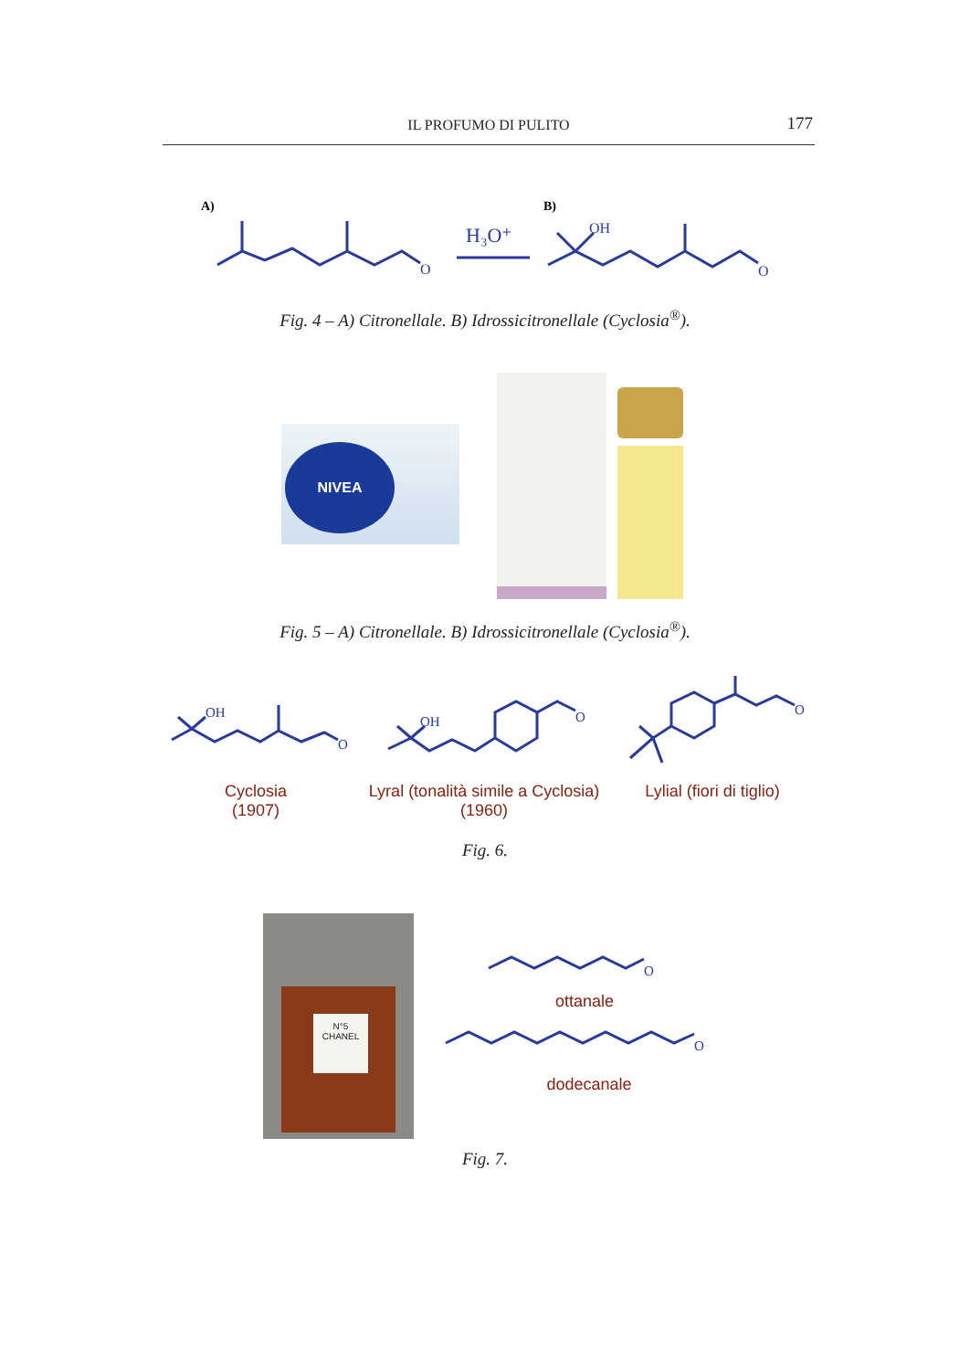IL PROFUMO DI PULITO 177
A)
O
H₃O⁺
B)
OH
O
Fig. 4 – A) Citronellale. B) Idrossicitronellale (Cyclosia<sup>®</sup>).
NIVEA
Fig. 5 – A) Citronellale. B) Idrossicitronellale (Cyclosia<sup>®</sup>).
OH
O
OH
O
O
Cyclosia
(1907)
Lyral (tonalità simile a Cyclosia)
(1960)
Lylial (fiori di tiglio)
Fig. 6.
N°5
CHANEL
O
O
ottanale
dodecanale
Fig. 7.